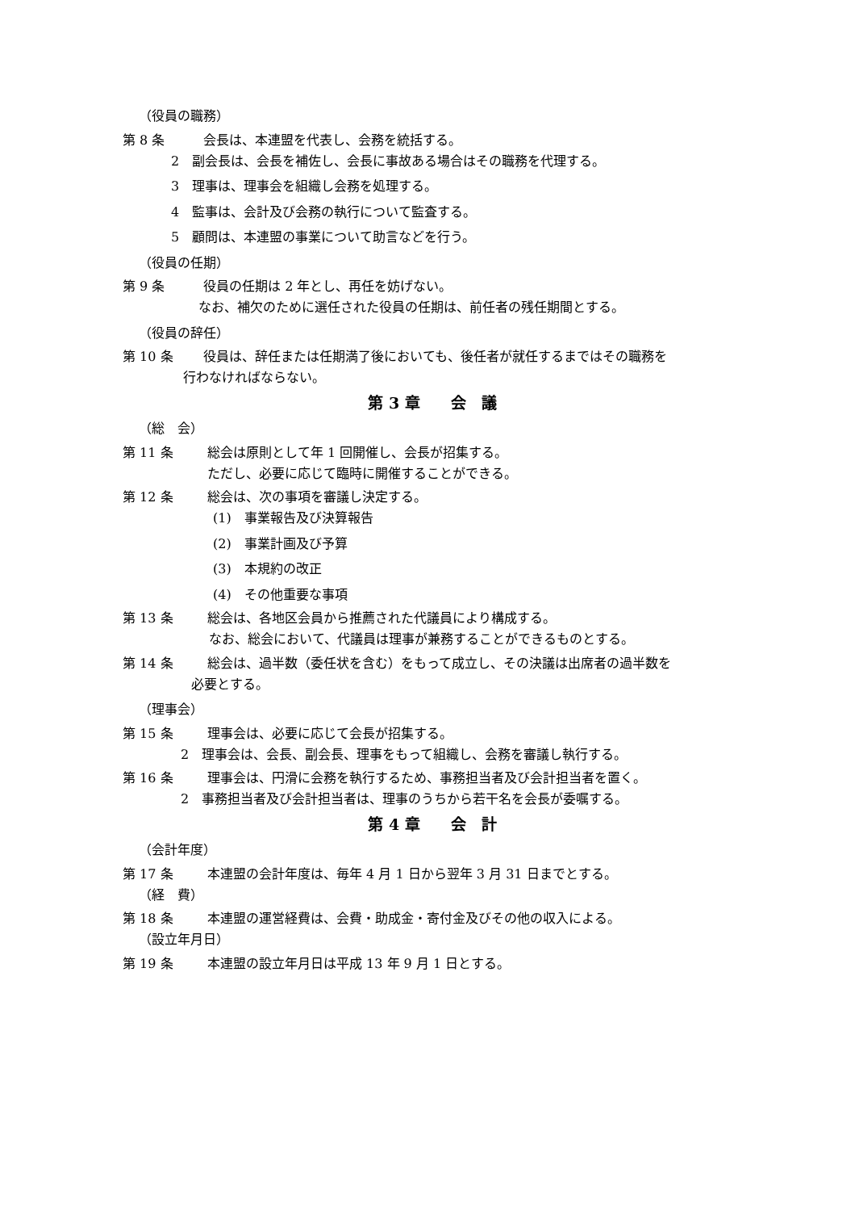（役員の職務）
第 8 条 会長は、本連盟を代表し、会務を統括する。
2　副会長は、会長を補佐し、会長に事故ある場合はその職務を代理する。
3　理事は、理事会を組織し会務を処理する。
4　監事は、会計及び会務の執行について監査する。
5　顧問は、本連盟の事業について助言などを行う。
（役員の任期）
第 9 条 役員の任期は 2 年とし、再任を妨げない。
なお、補欠のために選任された役員の任期は、前任者の残任期間とする。
（役員の辞任）
第 10 条 役員は、辞任または任期満了後においても、後任者が就任するまではその職務を
行わなければならない。
第 3 章　　会　議
（総　会）
第 11 条 総会は原則として年 1 回開催し、会長が招集する。
ただし、必要に応じて臨時に開催することができる。
第 12 条 総会は、次の事項を審議し決定する。
(1)　事業報告及び決算報告
(2)　事業計画及び予算
(3)　本規約の改正
(4)　その他重要な事項
第 13 条 総会は、各地区会員から推薦された代議員により構成する。
なお、総会において、代議員は理事が兼務することができるものとする。
第 14 条 総会は、過半数（委任状を含む）をもって成立し、その決議は出席者の過半数を
必要とする。
（理事会）
第 15 条 理事会は、必要に応じて会長が招集する。
2　理事会は、会長、副会長、理事をもって組織し、会務を審議し執行する。
第 16 条 理事会は、円滑に会務を執行するため、事務担当者及び会計担当者を置く。
2　事務担当者及び会計担当者は、理事のうちから若干名を会長が委嘱する。
第 4 章　　会　計
（会計年度）
第 17 条 本連盟の会計年度は、毎年 4 月 1 日から翌年 3 月 31 日までとする。
（経　費）
第 18 条 本連盟の運営経費は、会費・助成金・寄付金及びその他の収入による。
（設立年月日）
第 19 条 本連盟の設立年月日は平成 13 年 9 月 1 日とする。